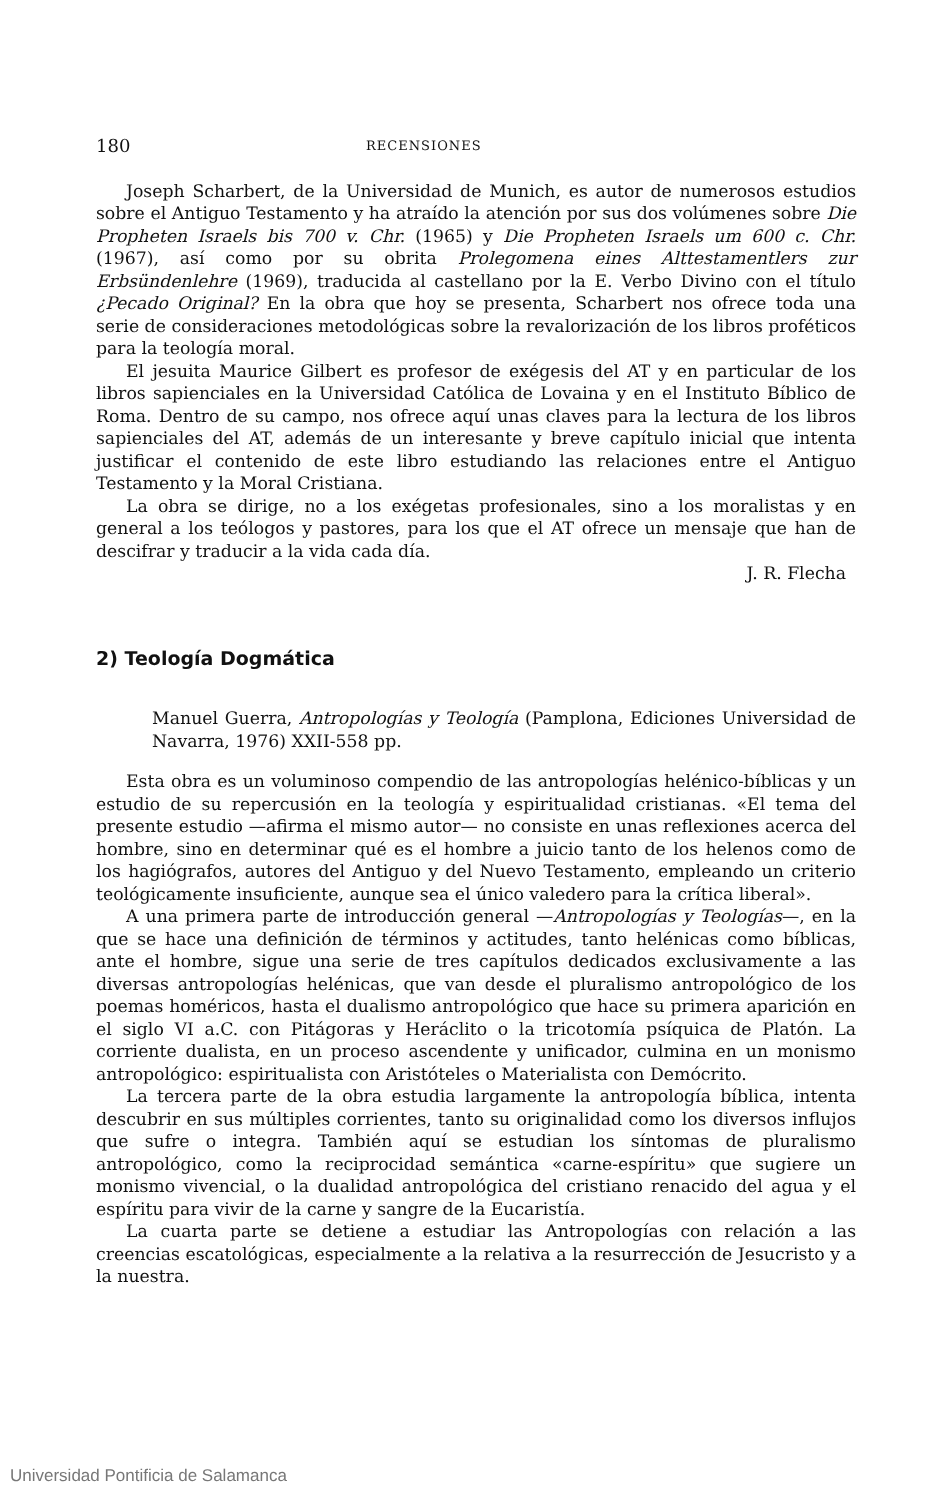180 RECENSIONES
Joseph Scharbert, de la Universidad de Munich, es autor de numerosos estudios sobre el Antiguo Testamento y ha atraído la atención por sus dos volúmenes sobre Die Propheten Israels bis 700 v. Chr. (1965) y Die Propheten Israels um 600 c. Chr. (1967), así como por su obrita Prolegomena eines Alttestamentlers zur Erbsündenlehre (1969), traducida al castellano por la E. Verbo Divino con el título ¿Pecado Original? En la obra que hoy se presenta, Scharbert nos ofrece toda una serie de consideraciones metodológicas sobre la revalorización de los libros proféticos para la teología moral.
El jesuita Maurice Gilbert es profesor de exégesis del AT y en particular de los libros sapienciales en la Universidad Católica de Lovaina y en el Instituto Bíblico de Roma. Dentro de su campo, nos ofrece aquí unas claves para la lectura de los libros sapienciales del AT, además de un interesante y breve capítulo inicial que intenta justificar el contenido de este libro estudiando las relaciones entre el Antiguo Testamento y la Moral Cristiana.
La obra se dirige, no a los exégetas profesionales, sino a los moralistas y en general a los teólogos y pastores, para los que el AT ofrece un mensaje que han de descifrar y traducir a la vida cada día.
J. R. Flecha
2) Teología Dogmática
Manuel Guerra, Antropologías y Teología (Pamplona, Ediciones Universidad de Navarra, 1976) XXII-558 pp.
Esta obra es un voluminoso compendio de las antropologías helénico-bíblicas y un estudio de su repercusión en la teología y espiritualidad cristianas. «El tema del presente estudio —afirma el mismo autor— no consiste en unas reflexiones acerca del hombre, sino en determinar qué es el hombre a juicio tanto de los helenos como de los hagiógrafos, autores del Antiguo y del Nuevo Testamento, empleando un criterio teológicamente insuficiente, aunque sea el único valedero para la crítica liberal».
A una primera parte de introducción general —Antropologías y Teologías—, en la que se hace una definición de términos y actitudes, tanto helénicas como bíblicas, ante el hombre, sigue una serie de tres capítulos dedicados exclusivamente a las diversas antropologías helénicas, que van desde el pluralismo antropológico de los poemas homéricos, hasta el dualismo antropológico que hace su primera aparición en el siglo VI a.C. con Pitágoras y Heráclito o la tricotomía psíquica de Platón. La corriente dualista, en un proceso ascendente y unificador, culmina en un monismo antropológico: espiritualista con Aristóteles o Materialista con Demócrito.
La tercera parte de la obra estudia largamente la antropología bíblica, intenta descubrir en sus múltiples corrientes, tanto su originalidad como los diversos influjos que sufre o integra. También aquí se estudian los síntomas de pluralismo antropológico, como la reciprocidad semántica «carne-espíritu» que sugiere un monismo vivencial, o la dualidad antropológica del cristiano renacido del agua y el espíritu para vivir de la carne y sangre de la Eucaristía.
La cuarta parte se detiene a estudiar las Antropologías con relación a las creencias escatológicas, especialmente a la relativa a la resurrección de Jesucristo y a la nuestra.
Universidad Pontificia de Salamanca